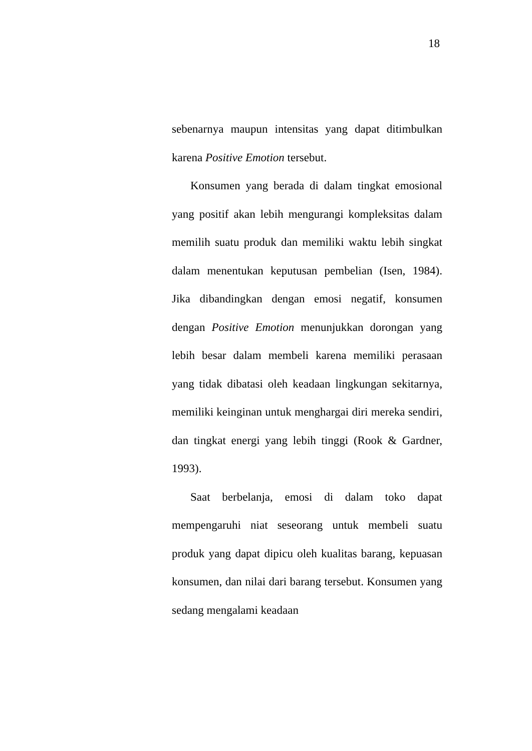18
sebenarnya maupun intensitas yang dapat ditimbulkan karena Positive Emotion tersebut.
Konsumen yang berada di dalam tingkat emosional yang positif akan lebih mengurangi kompleksitas dalam memilih suatu produk dan memiliki waktu lebih singkat dalam menentukan keputusan pembelian (Isen, 1984). Jika dibandingkan dengan emosi negatif, konsumen dengan Positive Emotion menunjukkan dorongan yang lebih besar dalam membeli karena memiliki perasaan yang tidak dibatasi oleh keadaan lingkungan sekitarnya, memiliki keinginan untuk menghargai diri mereka sendiri, dan tingkat energi yang lebih tinggi (Rook & Gardner, 1993).
Saat berbelanja, emosi di dalam toko dapat mempengaruhi niat seseorang untuk membeli suatu produk yang dapat dipicu oleh kualitas barang, kepuasan konsumen, dan nilai dari barang tersebut. Konsumen yang sedang mengalami keadaan